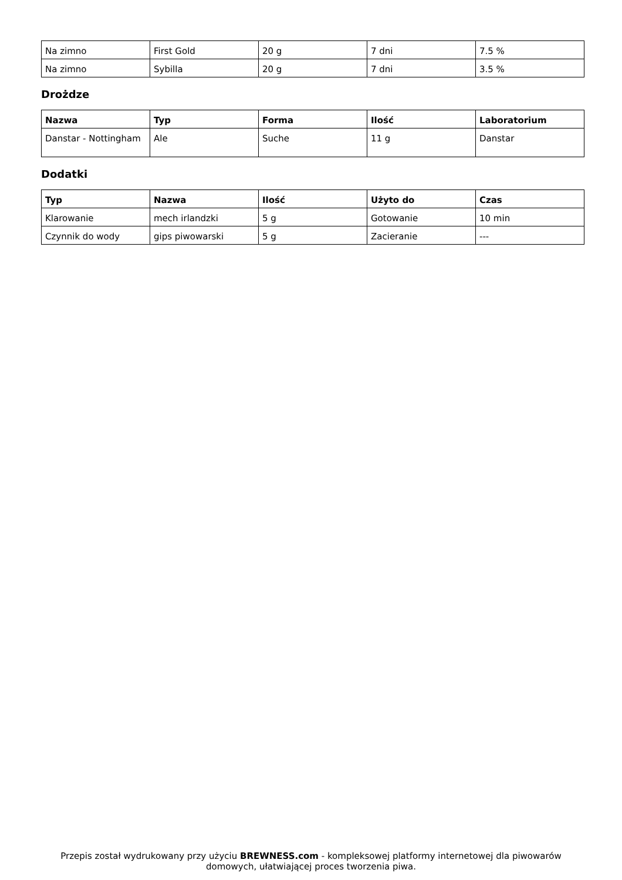| Na zimno | First Gold | 20 g | 7 dni | 7.5 % |
| Na zimno | Sybilla | 20 g | 7 dni | 3.5 % |
Drożdze
| Nazwa | Typ | Forma | Ilość | Laboratorium |
| --- | --- | --- | --- | --- |
| Danstar - Nottingham | Ale | Suche | 11 g | Danstar |
Dodatki
| Typ | Nazwa | Ilość | Użyto do | Czas |
| --- | --- | --- | --- | --- |
| Klarowanie | mech irlandzki | 5 g | Gotowanie | 10 min |
| Czynnik do wody | gips piwowarski | 5 g | Zacieranie | --- |
Przepis został wydrukowany przy użyciu BREWNESS.com - kompleksowej platformy internetowej dla piwowarów domowych, ułatwiającej proces tworzenia piwa.